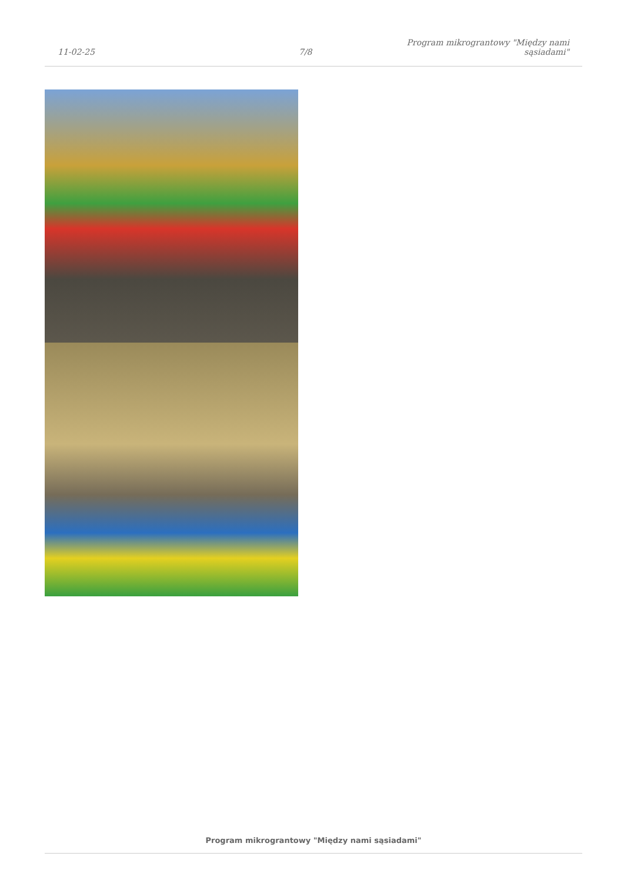11-02-25
7/8
Program mikrograntowy "Między nami sąsiadami"
Program mikrograntowy "Między nami sąsiadami"